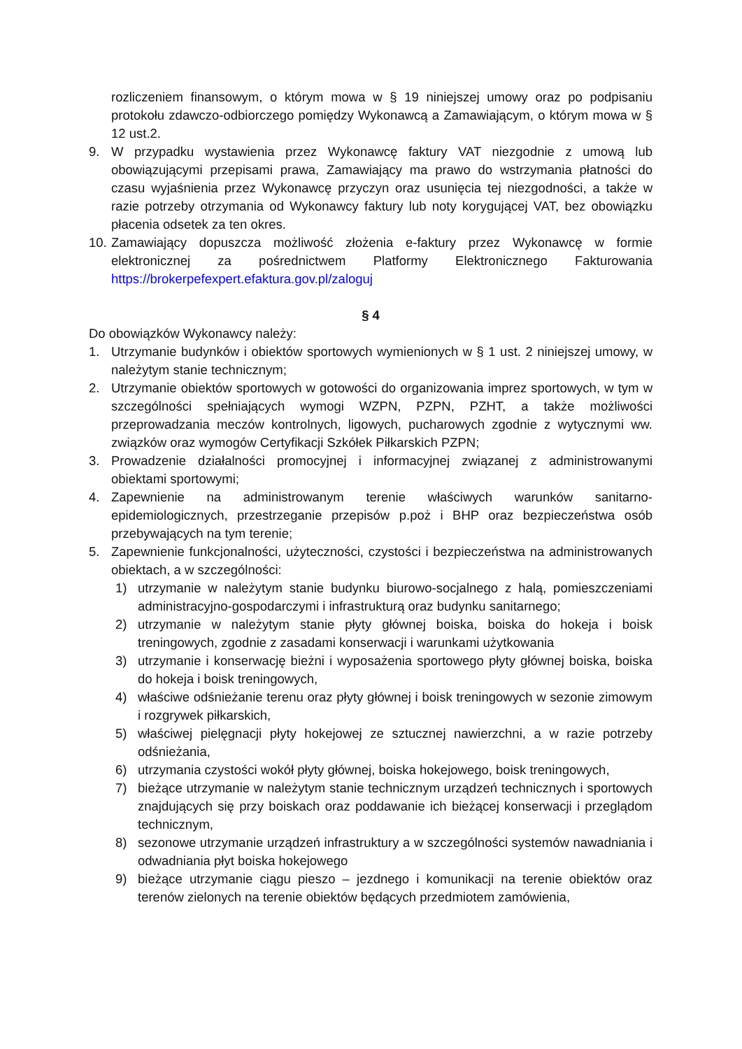rozliczeniem finansowym, o którym mowa w § 19 niniejszej umowy oraz po podpisaniu protokołu zdawczo-odbiorczego pomiędzy Wykonawcą a Zamawiającym, o którym mowa w § 12 ust.2.
9. W przypadku wystawienia przez Wykonawcę faktury VAT niezgodnie z umową lub obowiązującymi przepisami prawa, Zamawiający ma prawo do wstrzymania płatności do czasu wyjaśnienia przez Wykonawcę przyczyn oraz usunięcia tej niezgodności, a także w razie potrzeby otrzymania od Wykonawcy faktury lub noty korygującej VAT, bez obowiązku płacenia odsetek za ten okres.
10. Zamawiający dopuszcza możliwość złożenia e-faktury przez Wykonawcę w formie elektronicznej za pośrednictwem Platformy Elektronicznego Fakturowania https://brokerpefexpert.efaktura.gov.pl/zaloguj
§ 4
Do obowiązków Wykonawcy należy:
1. Utrzymanie budynków i obiektów sportowych wymienionych w § 1 ust. 2 niniejszej umowy, w należytym stanie technicznym;
2. Utrzymanie obiektów sportowych w gotowości do organizowania imprez sportowych, w tym w szczególności spełniających wymogi WZPN, PZPN, PZHT, a także możliwości przeprowadzania meczów kontrolnych, ligowych, pucharowych zgodnie z wytycznymi ww. związków oraz wymogów Certyfikacji Szkółek Piłkarskich PZPN;
3. Prowadzenie działalności promocyjnej i informacyjnej związanej z administrowanymi obiektami sportowymi;
4. Zapewnienie na administrowanym terenie właściwych warunków sanitarno-epidemiologicznych, przestrzeganie przepisów p.poż i BHP oraz bezpieczeństwa osób przebywających na tym terenie;
5. Zapewnienie funkcjonalności, użyteczności, czystości i bezpieczeństwa na administrowanych obiektach, a w szczególności:
1) utrzymanie w należytym stanie budynku biurowo-socjalnego z halą, pomieszczeniami administracyjno-gospodarczymi i infrastrukturą oraz budynku sanitarnego;
2) utrzymanie w należytym stanie płyty głównej boiska, boiska do hokeja i boisk treningowych, zgodnie z zasadami konserwacji i warunkami użytkowania
3) utrzymanie i konserwację bieżni i wyposażenia sportowego płyty głównej boiska, boiska do hokeja i boisk treningowych,
4) właściwe odśnieżanie terenu oraz płyty głównej i boisk treningowych w sezonie zimowym i rozgrywek piłkarskich,
5) właściwej pielęgnacji płyty hokejowej ze sztucznej nawierzchni, a w razie potrzeby odśnieżania,
6) utrzymania czystości wokół płyty głównej, boiska hokejowego, boisk treningowych,
7) bieżące utrzymanie w należytym stanie technicznym urządzeń technicznych i sportowych znajdujących się przy boiskach oraz poddawanie ich bieżącej konserwacji i przeglądom technicznym,
8) sezonowe utrzymanie urządzeń infrastruktury a w szczególności systemów nawadniania i odwadniania płyt boiska hokejowego
9) bieżące utrzymanie ciągu pieszo – jezdnego i komunikacji na terenie obiektów oraz terenów zielonych na terenie obiektów będących przedmiotem zamówienia,